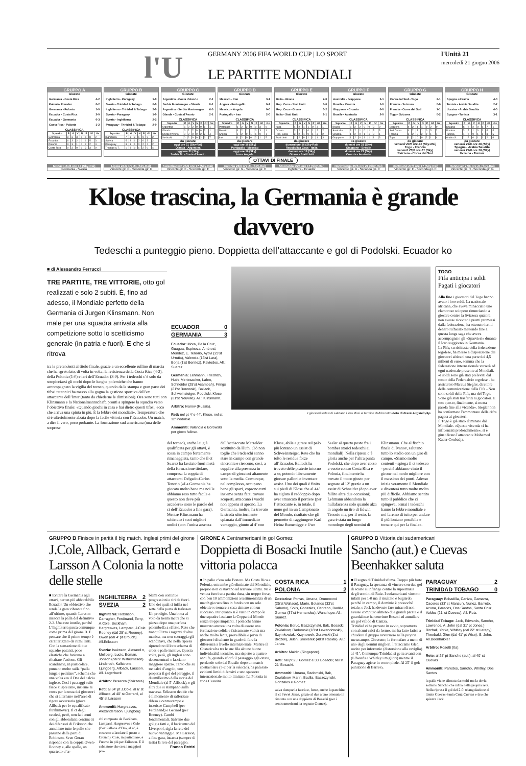l'U
GERMANY 2006 FIFA WORLD CUP | LO SPORT l'Unità 21
mercoledì 21 giugno 2006
LE PARTITE MONDIALI
GRUPPO A
Giocate
Germania - Costa Rica 4-2
Polonia- Ecuador 0-2
Germania - Polonia 1-0
Ecuador - Costa Rica 3-0
Ecuador - Germania 0-3
Costa Rica - Polonia 1-2
CLASSIFICA
| Squadre | P | G | V | N | P | Gf | Gs |
| --- | --- | --- | --- | --- | --- | --- | --- |
| Germania | 9 | 3 | 3 | 0 | 0 | 8 | 2 |
| Ecuador | 6 | 3 | 2 | 0 | 1 | 5 | 3 |
| Polonia | 3 | 3 | 1 | 0 | 2 | 2 | 4 |
| Costa Rica | 0 | 3 | 0 | 0 | 3 | 3 | 9 |
GRUPPO B
Giocate
Inghilterra - Paraguay 1-0
Svezia - Trinidad & Tobago 0-0
Inghilterra - Trinidad & Tobago 2-0
Svezia - Paraguay 1-0
Svezia - Inghilterra 2-2
Paraguay - Trinidad & Tobago 2-0
CLASSIFICA
| Squadre | P | G | V | N | P | Gf | Gs |
| --- | --- | --- | --- | --- | --- | --- | --- |
| Inghilterra | 7 | 3 | 2 | 1 | 0 | 5 | 2 |
| Svezia | 5 | 3 | 1 | 2 | 0 | 3 | 2 |
| Paraguay | 3 | 3 | 1 | 0 | 2 | 2 | 2 |
| Trinidad & T. | 1 | 3 | 0 | 1 | 2 | 0 | 4 |
GRUPPO C
Giocate
Argentina - Costa d'Avorio 2-1
Serbia Montenegro - Olanda 0-1
Argentina - Serbia Montenegro 6-0
Olanda - Costa d'Avorio 2-1
CLASSIFICA
| Squadre | P | G | V | N | P | Gf | Gs |
| --- | --- | --- | --- | --- | --- | --- | --- |
| Argentina | 6 | 2 | 2 | 0 | 0 | 8 | 1 |
| Olanda | 6 | 2 | 2 | 0 | 0 | 3 | 1 |
| Costa d'Avorio | 0 | 2 | 0 | 0 | 2 | 2 | 4 |
| Serbia M. | 0 | 2 | 0 | 0 | 2 | 0 | 7 |
da giocare
oggi ore 21 (Sky-Rai)
Olanda - Argentina
oggi ore 21 (Sky)
Serbia M. - Costa d'Avorio
GRUPPO D
Giocate
Messico - Iran 3-1
Angola - Portogallo 0-1
Messico - Angola 0-0
Portogallo - Iran 2-0
CLASSIFICA
| Squadre | P | G | V | N | P | Gf | Gs |
| --- | --- | --- | --- | --- | --- | --- | --- |
| Portogallo | 6 | 2 | 2 | 0 | 0 | 3 | 0 |
| Messico | 4 | 2 | 1 | 1 | 0 | 3 | 1 |
| Angola | 1 | 2 | 0 | 1 | 1 | 0 | 1 |
| Iran | 0 | 2 | 0 | 0 | 2 | 1 | 5 |
da giocare
oggi ore 16 (Sky)
Portogallo - Messico
oggi ore 16 (Sky)
Iran - Angola
GRUPPO E
Giocate
Italia - Ghana 2-0
Rep. Ceca - Stati Uniti 3-0
Rep. Ceca - Ghana 0-2
Italia - Stati Uniti 1-1
CLASSIFICA
| Squadre | P | G | V | N | P | Gf | Gs |
| --- | --- | --- | --- | --- | --- | --- | --- |
| Italia | 4 | 2 | 1 | 1 | 0 | 3 | 1 |
| Ghana | 3 | 2 | 1 | 0 | 1 | 2 | 2 |
| Rep. Ceca | 3 | 2 | 1 | 0 | 1 | 3 | 2 |
| Stati Uniti | 1 | 2 | 0 | 1 | 1 | 1 | 3 |
da giocare
domani ore 16 (Sky-Rai)
Repubblica Ceca - Italia
domani ore 16 (Sky)
Ghana - Stati Uniti
GRUPPO F
Giocate
Australia - Giappone 3-1
Brasile - Croazia 1-0
Giappone - Croazia 0-0
Brasile - Australia 2-0
CLASSIFICA
| Squadre | P | G | V | N | P | Gf | Gs |
| --- | --- | --- | --- | --- | --- | --- | --- |
| Brasile | 6 | 2 | 2 | 0 | 0 | 3 | 0 |
| Australia | 3 | 2 | 1 | 0 | 1 | 3 | 3 |
| Croazia | 1 | 2 | 0 | 1 | 1 | 0 | 1 |
| Giappone | 1 | 2 | 0 | 1 | 1 | 1 | 3 |
da giocare
domani ore 21 (Sky)
Giappone - Brasile
domani ore 21 (Sky)
Croazia - Australia
GRUPPO G
Giocate
Corea del Sud - Togo 2-1
Francia - Svizzera 0-0
Francia - Corea del Sud 1-1
Togo - Svizzera 0-2
CLASSIFICA
| Squadre | P | G | V | N | P | Gf | Gs |
| --- | --- | --- | --- | --- | --- | --- | --- |
| Svizzera | 4 | 2 | 1 | 1 | 0 | 2 | 0 |
| Sud Corea | 4 | 2 | 1 | 1 | 0 | 3 | 2 |
| Francia | 2 | 2 | 0 | 2 | 0 | 1 | 1 |
| Togo | 0 | 2 | 0 | 0 | 2 | 1 | 4 |
da giocare
venerdì 23/6 ore 21 (Sky-Rai)
Togo - Francia
venerdì 23/6 ore 21 (Sky)
Svizzera - Corea del Sud
GRUPPO H
Giocate
Spagna -Ucraina 4-0
Tunisia - Arabia Saudita 2-2
Ucraina - Arabia Saudita 4-0
Spagna - Tunisia 3-1
CLASSIFICA
| Squadre | P | G | V | N | P | Gf | Gs |
| --- | --- | --- | --- | --- | --- | --- | --- |
| Spagna | 6 | 2 | 2 | 0 | 0 | 7 | 1 |
| Ucraina | 3 | 2 | 1 | 0 | 1 | 4 | 4 |
| Tunisia | 1 | 2 | 0 | 1 | 1 | 3 | 5 |
| Arabia S. | 1 | 2 | 0 | 1 | 1 | 2 | 6 |
da giocare
venerdì 23/6 ore 16 (Sky)
Spagna - Arabia Saudita
venerdì 23/6 ore 16 (Sky)
Ucraina - Tunisia
OTTAVI DI FINALE
Monaco 24/6 ore 17 (Sky-Rai)
Germania - Svezia
Lipsia 24/6 ore 21 (Sky-Rai)
Vincente gir. C - Seconda gir. D
Kaiserlautern 26/6 ore 17 (Sky-Rai)
Vincente gir. E - Seconda gir. F
Colonia 26/6 ore 21 (Sky-Rai)
Vincente gir. G - Seconda gir. H
Stoccarda 25/6 ore 17 (Sky-Rai)
Inghilterra - Ecuador
Norimberga 25/6 ore 21 (Sky-Rai)
Vincente gir. D - Seconda gir. C
Dortmund 27/6 ore 17 (Sky-Rai)
Vincente gir. F - Seconda gir. E
Hannover 27/6 ore 21 (Sky-Rai)
Vincente gir. H - Seconda gir. G
Klose trascina, la Germania è grande davvero
Tedeschi a punteggio pieno. Doppietta dell’attaccante e gol di Podolski. Ecuador ko
■ di Alessandro Ferrucci
TRE PARTITE, TRE VITTORIE, otto gol realizzati e solo 2 subiti. È, fino ad adesso, il Mondiale perfetto della Germania di Jurgen Klinsmann. Non male per una squadra arrivata alla competizione sotto lo scetticismo generale (in patria e fuori). E che si ritrova
tra le pretendenti al titolo finale, grazie a un eccellente rullino di marcia che ha sgretolato, di volta in volta, la resistenza della Costa Rica (4-2), della Polonia (1-0) e ieri dell’Ecuador (3-0). Per i tedeschi c’è solo da stropicciarsi gli occhi dopo le lunghe polemiche che hanno accompagnato la vigilia del torneo, quando da la stampa e gran parte dei tifosi teutonici ha messo alla gogna la gestione sportiva dell’ex attaccante dell’Inter (tanto da chiederne le dimissioni). Ora sono tutti con Klinsmann e la Nationalmannschaft, pronti a spingere la squadra verso l’obiettivo finale: «Quando giochi in casa e hai dietro questi tifosi, ecco che arriva una spinta in più. È la febbre dei mondiali». Temperatura che si è ulteriolmente alzata dopo la facile vittoria con l’Ecuador. Un match, a dire il vero, poco probante. La formazione sud americana (una delle sorprese
ECUADOR 0
GERMANIA 3
Ecuador: Mora, De la Cruz, Guagua, Espinoza, Ambrosi, Mendez, E. Tenorio, Ayovi (23'st Urrutia), Valencia (16'st Lara), Borja (1'st Benitez), Kaviedes. All.: Suarez
Germania: Lehmann, Friedrich, Huth, Mertesacker, Lahm, Schneider (28'st Asamoah), Frings (21'st Borowski), Ballack, Schweinsteiger, Podolski, Klose (21'st Neuville). All.: Klinsmann.
Arbitro: Ivanov (Russia).
Reti: nel pt 4' e 44', Klose, nel st 12' Podolski.
Ammoniti: Valencia e Borowski per gioco falloso.
I giocatori tedeschi salutano i loro tifosi al termine dell’incontro Foto di Frank Augstein/Ap
del torneo), anche lei già qualificata per gli ottavi, è scesa in campo fortemente rimaneggiata, tanto che il ct Suarez ha lasciato fuori metà della formazione titolare, compresa la coppia di attaccanti Delgado-Carlos Tenorio («La Germania ha giocato molto bene ma noi le abbiamo reso tutto facile e questo non deve più accadere» sono le parole del ct dell’Ecuador a fine gara). Mentre Klinsmann ha schierato i suoi migliori undici (con l’unica assenza dell’acciaccato Metzelder sostituito da Huth. Ciò non toglie che i tedeschi sanno stare in campo con grande sincronia e riescono, così, a supplire alla presenza in campo di giocatori altamente sotto la media. Comunque, nel complesso, occupano bene gli spazi, coprono tutti insieme senza farsi trovare scoperti, attaccano i varchi non appena si aprono. La Germania, inoltre, ha trovato la strada ulteriormente spianata dall’immediato vantaggio, giunto al 4’ con Klose, abile a girare sul palo più lontano un assist di Schweinsteiger. Rete che ha tolto le residue forze all’Ecuador. Ballack ha trovato delle praterie intorno a se, potendo liberamente giocare palloni e inventare assist. Uno dei quali è finito sui piedi di Klose che al 44’ ha siglato il raddoppio dopo aver smarcato il portiere (per l’attaccante è, in totale, il nono gol in un Campionato del Mondo, risultato che gli permette di raggiungere Karl Heinz Rumenigge e Uwe Seeler al quarto posto fra i bomber storici tedeschi ai mondiali). Nella ripresa c’è gloria anche per l’altra punta Podolski, che dopo aver corso a vuoto contro Costa Rica e Polonia, finalmente ha trovato il tocco giusto per segnare al 12’ grazie a un assist di Schneider (dopo aver fallito altre due occasioni). Lehmann abbandona la nullafacenza solo quando alza in angolo un tiro di Edwin Tenorio ma, per il resto, la gara è stata un lungo monologo degli uomini di Klinsmann. Che al fischio finale di Ivanov, salutano tutto lo stadio con un giro di campo. «Siamo molto contenti - spiega il ct tedesco - perché abbiamo vinto il girone nel modo migliore con il massimo dei punti. Adesso inizia veramente il Mondiale e diventerà tutto molto molto più difficile. Abbiamo sentito tutto il pubblico che ci spingeva, ormai i tedeschi hanno la febbre mondiale e noi faremo di tutto per andare il più lontano possibile e tornare qui per la finale».
TOGO
Fifa anticipa i soldi
Pagati i giocatori
Alla fine i giocatori del Togo hanno avuto i loro soldi. La nazionale africana, che aveva minacciato uno clamoroso sciopero rinunciando a giocare contro la Svizzera qualora non avesse ricevuto i premi promessi dalla federazione, ha ottenuto ieri il denaro richiesto mettendo fine a questa lunga saga che aveva accompagnato gli «Sparvieri» durante il loro soggiorno in Germania.
La Fifa, su richiesta della federazione togolese, ha messo a disposizione dei giocatori africani una parte dei 4,5 milioni di euro, somma che la federazione internazionale verserà ad ogni nazionale presente ai Mondiali. «I soldi sono già stati prelevati dal conto della Federcalcio togolese - ha assicurato Marcus Siegler, direttore della comunicazione della Fifa - Non sono soldi della Fifa, ma del Togo. Sono già stati trasferiti ai giocatori. E con questo, finalmente, si metta parola fine alla vicenda». Siegler non ha confermato l'ammontare della cifra pagata ai giocatori.
Il Togo è già stato eliminato dal Mondiale. «Questa vicenda ci ha influenzati profondamente», si è giustificato l'attaccante Mohamed Kader Coubadja.
GRUPPO B Finisce in parità il big match. Inglesi primi del girone
J.Cole, Allback, Gerrard e Larsson A Colonia la notte delle stelle
■ Evitare la Germania agli ottavi, per un più abbordabile Ecuador. Un obbiettivo che rende la gara vibrante fino all’ultimo, quando Larsson insacca la palla del definitivo 2-2. Una rete inutile, perché L’Inghilterra passa comunque come prima del girone B. E pensare che il primo tempo è caratterizzato da ritmi lenti. Con la sensazione di due squadre pesanti, poco elastiche che faticano a ribaltare l’azione. Gli scandinavi, in particolare, puntano molto sulla “palla lunga e pedalare”, schema che una volta era il Dna del calcio inglese. Così i passaggi sulle fasce si sprecano, insieme ai cross per la testa dei giocatori che si alternano nell’area di rigore avversaria (gioca Allback per lo squalificato Ibrahimovic). Il ct degli svedesi, però, non fa i conti con gli abbondanti centimetri dei difensori di Eriksson che annullano tutte le palle che passano dalle parti di Robinson. Sven Goran risponde con la coppia Owen-Rooney e, alle spalle, un quartetto d’ar-
INGHILTERRA 2
SVEZIA 2
Inghilterra: Robinson, Carragher, Ferdinand, Terry, A.Cole, Beckham, Hargreaves, Lampard, J.Cole Rooney (dal 25' st Rooney), Owen (dal 4' pt Crouch). All.Eriksson
Svezia: Isaksson, Alexand.n, Mellberg, Lucic, Edman, Jonson (dal 9' Wilhelmsson) Linderoth, Kallstrom, Ljungberg, Allback, Larsson. All. Lagerback
Arbitro: Busacca (Svizzera)
Reti: al 34' pt J.Cole, al 6' st Allback, al 40' st Gerrard, al 45' st Larsson
Ammoniti: Hargreaves, Alexandersson. Ljungberg
chi composto da Beckham, Lampard, Hargreaves e Cole (l’ex Pallone d’Oro, al 4’, è costretto a lasciare il posto a Crouch). Cole, in particolare, è l’uomo in più per Eriksson. È il calciatore che crea i maggiori pro-
blemi con continue progressioni e tiri da fuori. Uno dei quali si infila nel sette della porta di Isaksson. Un prodigio. Una botta al volo da trenta metri che si piazza dopo una perfetta palombella a effetto. Rete che tranquillizza i ragazzi d’oltre manica, ma non scoraggia gli scandinavi, che nella ripresa riprendono il loro schema di cross e palle inattive. Questa volta, però, gli inglesi sono deconcentrati e lasciano maggiore spazio. Tanto che su tre calci d’angolo, uno propizia il gol del pareggio, il duemillesimo della storia del Mondiale (al 5’ Allback), e gli altri due si stampano sulla traversa. Eriksson decide che è il momento di rafforzare difesa e centrocampo e inserisce Campbell (per Ferdinand) e Gerrard (per Rooney). Cambi fondamentali. Salvano due gol gia fatti e, il baricentro del Liverpool, sigla la rete del nuovo vantaggio. Ma Larsson, a fine gara, insacca (sempre di testa) la rete del pareggio.
Franco Patrizi
GIRONE A Centramericani in gol Gomez
Doppietta di Bosacki Inutile vittoria polacca
■ In palio c’era solo l’onore. Ma Costa Rica e Polonia, entrambe già eliminate dal Mondiale, proprio non ci stavano ad arrivare ultimi. Ne è venuta fuori una partita dura, sin troppo forse, con ben 10 ammonizioni a testimonianza di un match giocato fino in fondo con un solo obiettivo: tornare a casa almeno con un successo. Per quanto si è visto in campo le due squadre lasciano la Coppa del Mondo senza troppi rimpianti. I polacchi hanno mostrato ancora una volta di essere una formazione solida e fisicamente valida ma anche molto lenta, prevedibile e priva di giocatori di talento in grado di fare la differenza a livello internazionale. Mentre il Costarica ha tra le sue fila alcune buone individualità tecniche, ma rispetto a quattro anni fa, quando sfiorò il passaggio agli ottavi, perdendo solo dal Brasile dopo un match spettacolare (5-2 per la selecao), ha palesato evidenti limiti difensivi e uno spessore internazionale molto limitato. La Polonia in zona Cesarini
COSTA RICA 1
POLONIA 2
Costarica: Porras, Umana, Drummond (25'st Wallace), Marin, Bolanos (33'st Saborio), Solis, Gonzales, Centeno, Badilla, Gomez (37'st Hernandez), Wanchope. All.: Suarez.
Polonia: Boruc, Baszczynski, Bak, Bosacki, Zewlakow, Radomski (18'st Lewandowski), Szymkowiak, Krzynowek, Zurawski (1'st Brozek), Jelen, Smolarek (40'st Rasiak). All.: Janas.
Arbitro: Maidin (Singapore).
Reti: nel pt 25' Gomez e 33' Bosacki; nel st 21' Bosacki.
Ammoniti: Umana, Radomski, Bak, Zewlakow, Marin, Badila, Baszczynski, Gonzales e Gomez.
salva dunque la faccia e, forse, anche la panchina al ct Pawel Janas, grazie al due a uno ottenuto in rimonta con una doppietta di Bosacki (per i centroamericani ha segnato Gomez).
GRUPPO B Vittoria dei sudamericani
Sancho (aut.) e Cuevas Beenhakker saluta
■ Il sogno di Trinidad sfuma. Troppo più forte il Paraguay, la speranza di vincere con due gol di scarto si infrange contro la supremazia degli uomini di Ruiz. I sudamericani vincono infatti per 1-0 ma il risultato è bugiardo, perché in campo, il dominio è pressoché totale, e Jack ha dovuto fare miracoli non avesse compiuto almeno due grandi parate e il guardalinee ha convinto Rosetti ad annullare un gol valido di Caniza.
Trinidad ci ha provato in avvio, soprattutto con alcuni calci da fermo, ma ha fatto fatica a chiudere il gruppo avversario nella propria metacampo. Oltretutto, la formafare a meno di uno degli uomini migliori, l’attaccante Glen, uscito per infortunio (distorsione alla caviglia) al 41’. Comunque Trinidad si getta avanti con (Edwards e Whitley i migliori) mentre il Paraguay agisce in contropiede. Al 25’ il gol: punizione di Barreto,
PARAGUAY 2
TRINIDAD TOBAGO 0
Paraguay: Bobadilla, Caniza, Gamarra, Caceres (33' st Manzur), Nunez, Barreto, Acuna, Paredes, Dos Santos, Santa Cruz, Valdez (21' st Cuevas). All. Ruiz.
Trinidad Tobago: Jack, Edwards, Sancho, Lawrence, A. John (dal 31' pt Jones.) Birchall, Yorke, Whitley (dal 22' st Latapy). Theobald, Glen (dal 41' pt Wise), S. John. All.Beenhakker
Arbitro: Rosetti (Ita).
Rete: al 25' pt Sancho (aut.), al 40' st Cuevas
Ammoniti: Paredes, Sancho, Whitley, Dos Santos
la palla viene sfiorata da molti ma la devia soltanto Sancho che infila nella propria rete. Nella ripresa il gol del 2-0: triangolazione al limite Cuevas-Santa Cruz-Cuevas e tiro che spiazza Jack.